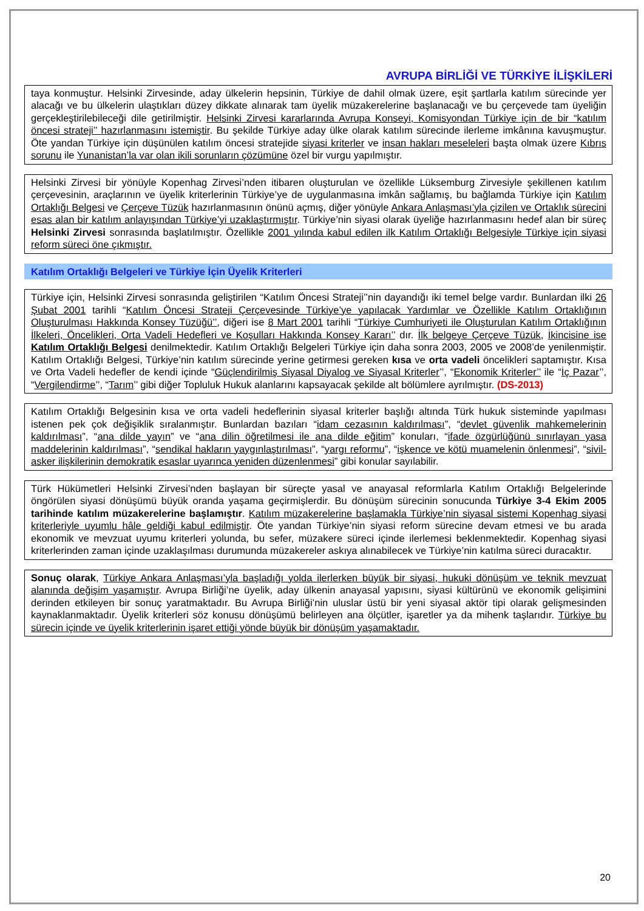AVRUPA BİRLİĞİ VE TÜRKİYE İLİŞKİLERİ
taya konmuştur. Helsinki Zirvesinde, aday ülkelerin hepsinin, Türkiye de dahil olmak üzere, eşit şartlarla katılım sürecinde yer alacağı ve bu ülkelerin ulaştıkları düzey dikkate alınarak tam üyelik müzakerelerine başlanacağı ve bu çerçevede tam üyeliğin gerçekleştirilebileceği dile getirilmiştir. Helsinki Zirvesi kararlarında Avrupa Konseyi, Komisyondan Türkiye için de bir “katılım öncesi strateji’’ hazırlanmasını istemiştir. Bu şekilde Türkiye aday ülke olarak katılım sürecinde ilerleme imkânına kavuşmuştur. Öte yandan Türkiye için düşünülen katılım öncesi stratejide siyasi kriterler ve insan hakları meseleleri başta olmak üzere Kıbrıs sorunu ile Yunanistan’la var olan ikili sorunların çözümüne özel bir vurgu yapılmıştır.
Helsinki Zirvesi bir yönüyle Kopenhag Zirvesi’nden itibaren oluşturulan ve özellikle Lüksemburg Zirvesiyle şekillenen katılım çerçevesinin, araçlarının ve üyelik kriterlerinin Türkiye’ye de uygulanmasına imkân sağlamış, bu bağlamda Türkiye için Katılım Ortaklığı Belgesi ve Çerçeve Tüzük hazırlanmasının önünü açmış, diğer yönüyle Ankara Anlaşması’yla çizilen ve Ortaklık sürecini esas alan bir katılım anlayışından Türkiye’yi uzaklaştırmıştır. Türkiye’nin siyasi olarak üyeliğe hazırlanmasını hedef alan bir süreç Helsinki Zirvesi sonrasında başlatılmıştır. Özellikle 2001 yılında kabul edilen ilk Katılım Ortaklığı Belgesiyle Türkiye için siyasi reform süreci öne çıkmıştır.
Katılım Ortaklığı Belgeleri ve Türkiye İçin Üyelik Kriterleri
Türkiye için, Helsinki Zirvesi sonrasında geliştirilen “Katılım Öncesi Strateji’’nin dayandığı iki temel belge vardır. Bunlardan ilki 26 Şubat 2001 tarihli “Katılım Öncesi Strateji Çerçevesinde Türkiye’ye yapılacak Yardımlar ve Özellikle Katılım Ortaklığının Oluşturulması Hakkında Konsey Tüzüğü’’, diğeri ise 8 Mart 2001 tarihli “Türkiye Cumhuriyeti ile Oluşturulan Katılım Ortaklığının İlkeleri, Öncelikleri, Orta Vadeli Hedefleri ve Koşulları Hakkında Konsey Kararı’’ dır. İlk belgeye Çerçeve Tüzük, İkincisine ise Katılım Ortaklığı Belgesi denilmektedir. Katılım Ortaklığı Belgeleri Türkiye için daha sonra 2003, 2005 ve 2008’de yenilenmiştir. Katılım Ortaklığı Belgesi, Türkiye’nin katılım sürecinde yerine getirmesi gereken kısa ve orta vadeli öncelikleri saptamıştır. Kısa ve Orta Vadeli hedefler de kendi içinde “Güçlendirilmiş Siyasal Diyalog ve Siyasal Kriterler’’, “Ekonomik Kriterler’’ ile “İç Pazar’’, “Vergilendirme’’, “Tarım’’ gibi diğer Topluluk Hukuk alanlarını kapsayacak şekilde alt bölümlere ayrılmıştır. (DS-2013)
Katılım Ortaklığı Belgesinin kısa ve orta vadeli hedeflerinin siyasal kriterler başlığı altında Türk hukuk sisteminde yapılması istenen pek çok değişiklik sıralanmıştır. Bunlardan bazıları “idam cezasının kaldırılması”, “devlet güvenlik mahkemelerinin kaldırılması”, “ana dilde yayın” ve “ana dilin öğretilmesi ile ana dilde eğitim” konuları, “ifade özgürlüğünü sınırlayan yasa maddelerinin kaldırılması”, “sendikal hakların yaygınlaştırılması”, “yargı reformu”, “işkence ve kötü muamelenin önlenmesi”, “sivil-asker ilişkilerinin demokratik esaslar uyarınca yeniden düzenlenmesi” gibi konular sayılabilir.
Türk Hükümetleri Helsinki Zirvesi’nden başlayan bir süreçte yasal ve anayasal reformlarla Katılım Ortaklığı Belgelerinde öngörülen siyasi dönüşümü büyük oranda yaşama geçirmişlerdir. Bu dönüşüm sürecinin sonucunda Türkiye 3-4 Ekim 2005 tarihinde katılım müzakerelerine başlamıştır. Katılım müzakerelerine başlamakla Türkiye’nin siyasal sistemi Kopenhag siyasi kriterleriyle uyumlu hâle geldiği kabul edilmiştir. Öte yandan Türkiye’nin siyasi reform sürecine devam etmesi ve bu arada ekonomik ve mevzuat uyumu kriterleri yolunda, bu sefer, müzakere süreci içinde ilerlemesi beklenmektedir. Kopenhag siyasi kriterlerinden zaman içinde uzaklaşılması durumunda müzakereler askıya alınabilecek ve Türkiye’nin katılma süreci duracaktır.
Sonuç olarak, Türkiye Ankara Anlaşması’yla başladığı yolda ilerlerken büyük bir siyasi, hukuki dönüşüm ve teknik mevzuat alanında değişim yaşamıştır. Avrupa Birliği’ne üyelik, aday ülkenin anayasal yapısını, siyasi kültürünü ve ekonomik gelişimini derinden etkileyen bir sonuç yaratmaktadır. Bu Avrupa Birliği’nin uluslar üstü bir yeni siyasal aktör tipi olarak gelişmesinden kaynaklanmaktadır. Üyelik kriterleri söz konusu dönüşümü belirleyen ana ölçütler, işaretler ya da mihenk taşlarıdır. Türkiye bu sürecin içinde ve üyelik kriterlerinin işaret ettiği yönde büyük bir dönüşüm yaşamaktadır.
20